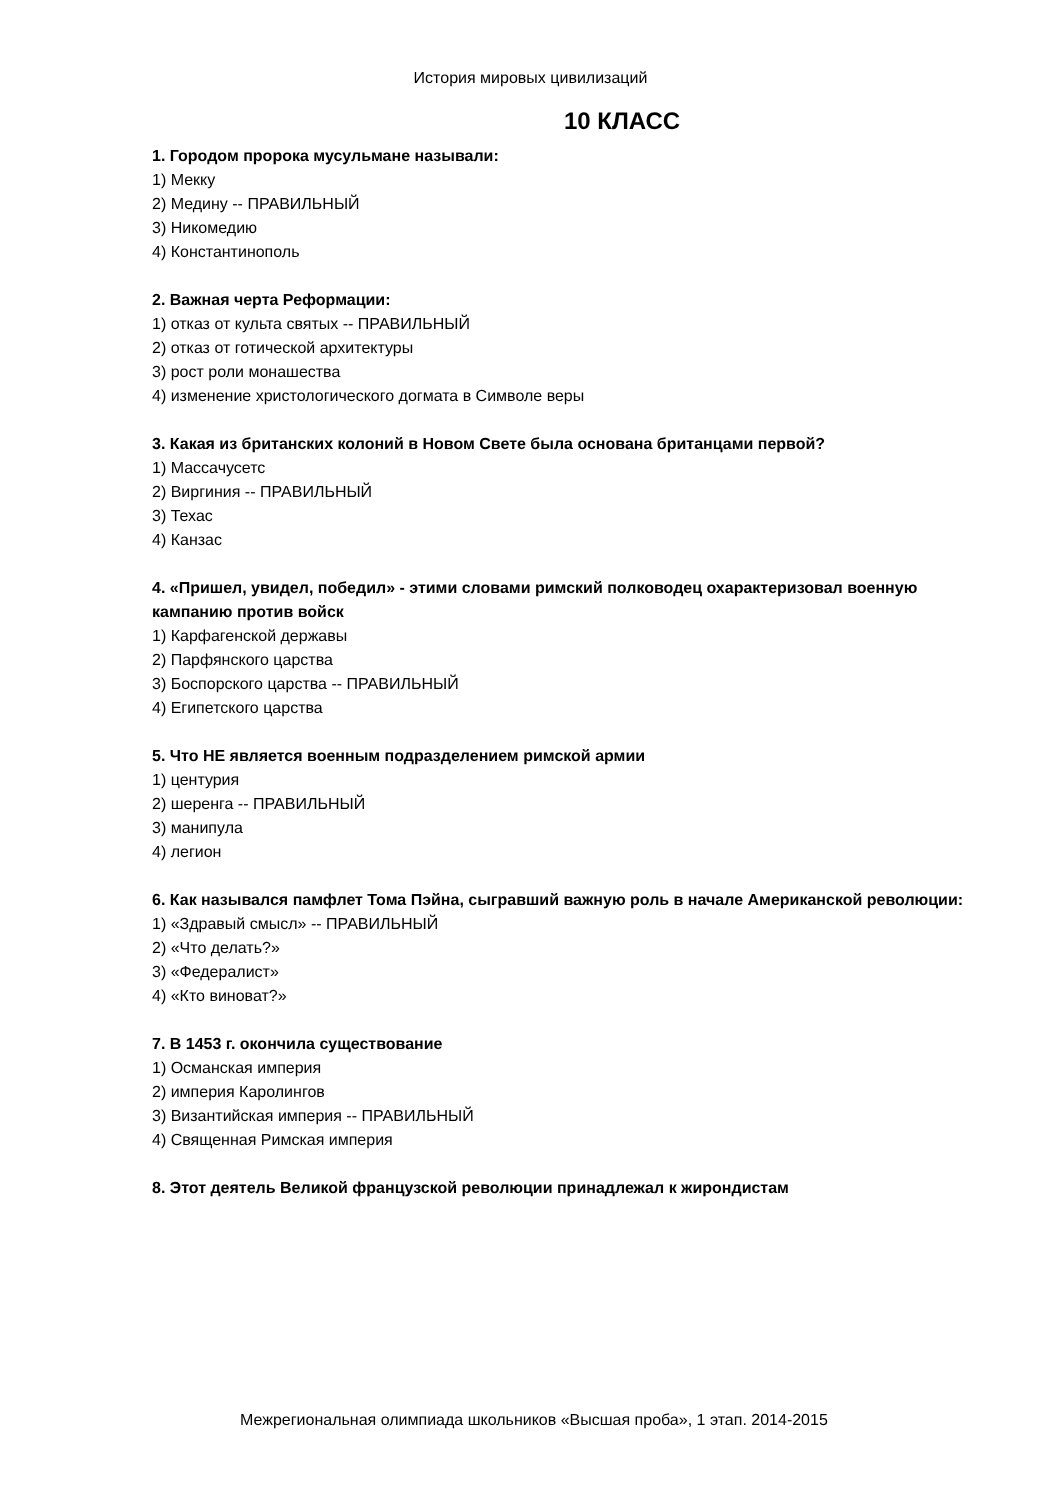История мировых цивилизаций
10 КЛАСС
1. Городом пророка мусульмане называли:
1) Мекку
2) Медину -- ПРАВИЛЬНЫЙ
3) Никомедию
4) Константинополь
2. Важная черта Реформации:
1) отказ от культа святых -- ПРАВИЛЬНЫЙ
2) отказ от готической архитектуры
3) рост роли монашества
4) изменение христологического догмата в Символе веры
3. Какая из британских колоний в Новом Свете была основана британцами первой?
1) Массачусетс
2) Виргиния -- ПРАВИЛЬНЫЙ
3) Техас
4) Канзас
4. «Пришел, увидел, победил» - этими словами римский полководец охарактеризовал военную кампанию против войск
1) Карфагенской державы
2) Парфянского царства
3) Боспорского царства -- ПРАВИЛЬНЫЙ
4) Египетского царства
5. Что НЕ является военным подразделением римской армии
1) центурия
2) шеренга -- ПРАВИЛЬНЫЙ
3) манипула
4) легион
6. Как назывался памфлет Тома Пэйна, сыгравший важную роль в начале Американской революции:
1) «Здравый смысл» -- ПРАВИЛЬНЫЙ
2) «Что делать?»
3) «Федералист»
4) «Кто виноват?»
7. В 1453 г. окончила существование
1) Османская империя
2) империя Каролингов
3) Византийская империя -- ПРАВИЛЬНЫЙ
4) Священная Римская империя
8. Этот деятель Великой французской революции принадлежал к жирондистам
Межрегиональная олимпиада школьников «Высшая проба», 1 этап. 2014-2015